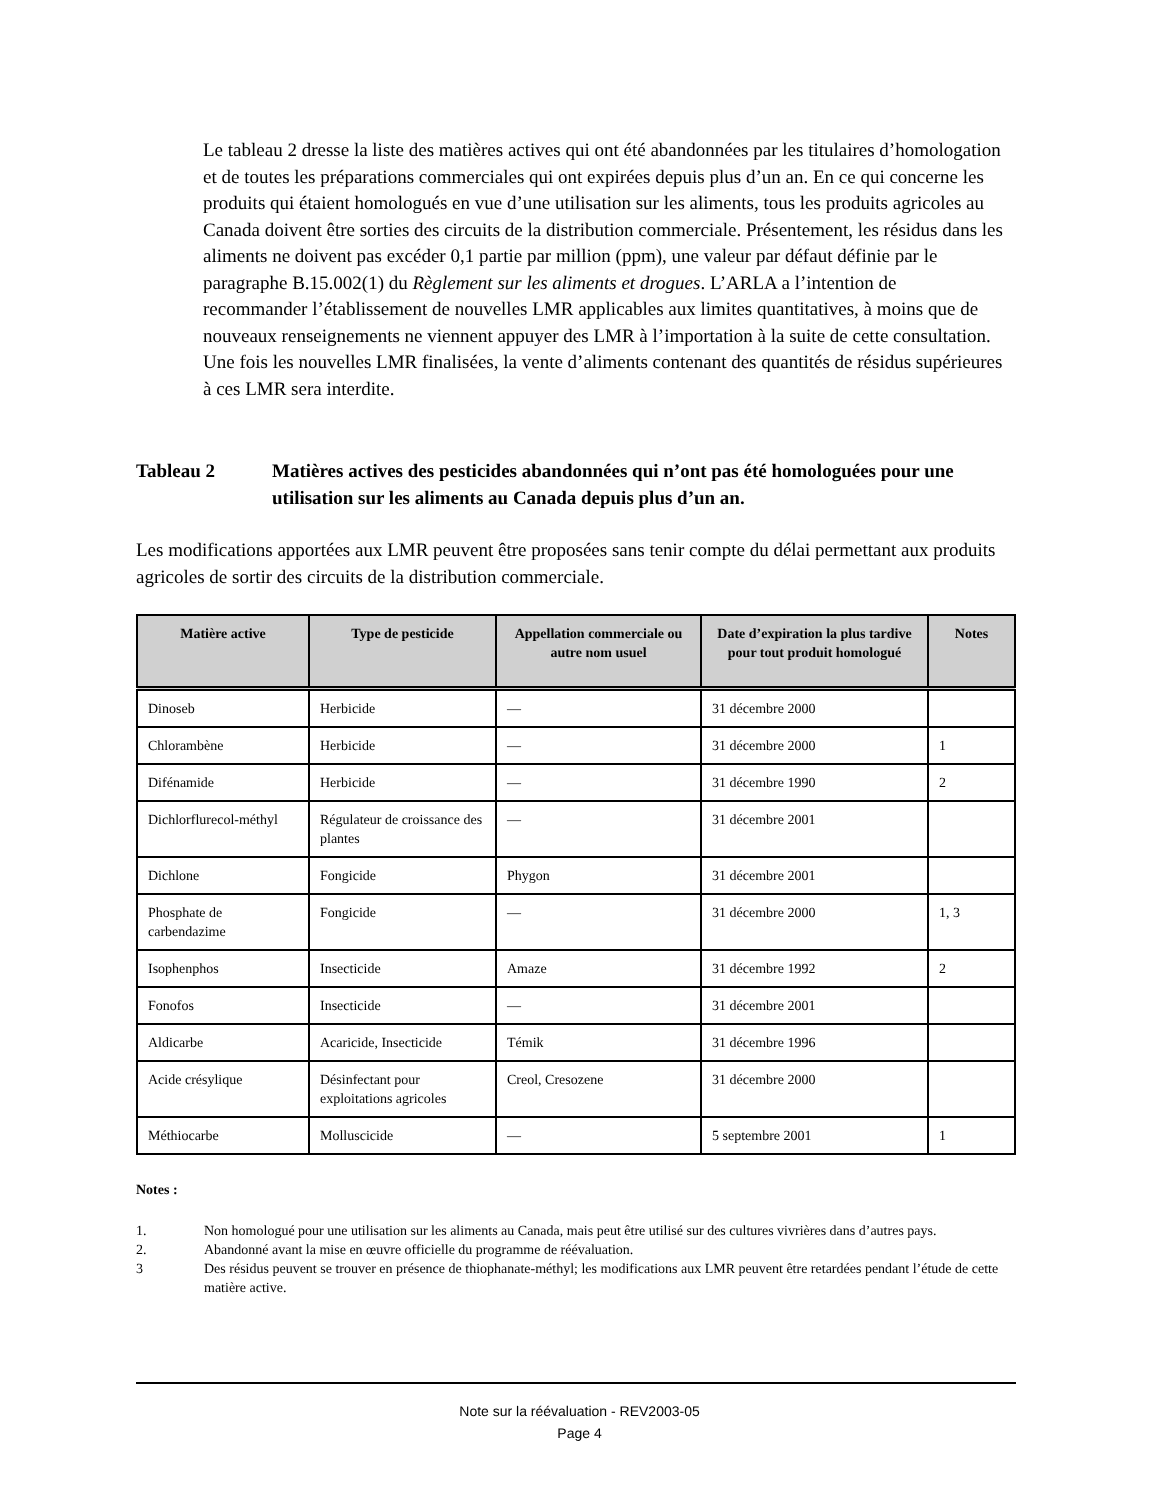Le tableau 2 dresse la liste des matières actives qui ont été abandonnées par les titulaires d’homologation et de toutes les préparations commerciales qui ont expirées depuis plus d’un an. En ce qui concerne les produits qui étaient homologués en vue d’une utilisation sur les aliments, tous les produits agricoles au Canada doivent être sorties des circuits de la distribution commerciale. Présentement, les résidus dans les aliments ne doivent pas excéder 0,1 partie par million (ppm), une valeur par défaut définie par le paragraphe B.15.002(1) du Règlement sur les aliments et drogues. L’ARLA a l’intention de recommander l’établissement de nouvelles LMR applicables aux limites quantitatives, à moins que de nouveaux renseignements ne viennent appuyer des LMR à l’importation à la suite de cette consultation. Une fois les nouvelles LMR finalisées, la vente d’aliments contenant des quantités de résidus supérieures à ces LMR sera interdite.
Tableau 2 Matières actives des pesticides abandonnées qui n’ont pas été homologuées pour une utilisation sur les aliments au Canada depuis plus d’un an.
Les modifications apportées aux LMR peuvent être proposées sans tenir compte du délai permettant aux produits agricoles de sortir des circuits de la distribution commerciale.
| Matière active | Type de pesticide | Appellation commerciale ou autre nom usuel | Date d’expiration la plus tardive pour tout produit homologué | Notes |
| --- | --- | --- | --- | --- |
| Dinoseb | Herbicide | — | 31 décembre 2000 | |
| Chlorambène | Herbicide | — | 31 décembre 2000 | 1 |
| Difénamide | Herbicide | — | 31 décembre 1990 | 2 |
| Dichlorflurecol-méthyl | Régulateur de croissance des plantes | — | 31 décembre 2001 | |
| Dichlone | Fongicide | Phygon | 31 décembre 2001 | |
| Phosphate de carbendazime | Fongicide | — | 31 décembre 2000 | 1, 3 |
| Isophenphos | Insecticide | Amaze | 31 décembre 1992 | 2 |
| Fonofos | Insecticide | — | 31 décembre 2001 | |
| Aldicarbe | Acaricide, Insecticide | Témik | 31 décembre 1996 | |
| Acide crésylique | Désinfectant pour exploitations agricoles | Creol, Cresozene | 31 décembre 2000 | |
| Méthiocarbe | Molluscicide | — | 5 septembre 2001 | 1 |
Notes :
1. Non homologué pour une utilisation sur les aliments au Canada, mais peut être utilisé sur des cultures vivrières dans d’autres pays.
2. Abandonné avant la mise en œuvre officielle du programme de réévaluation.
3 Des résidus peuvent se trouver en présence de thiophanate-méthyl; les modifications aux LMR peuvent être retardées pendant l’étude de cette matière active.
Note sur la réévaluation - REV2003-05
Page 4